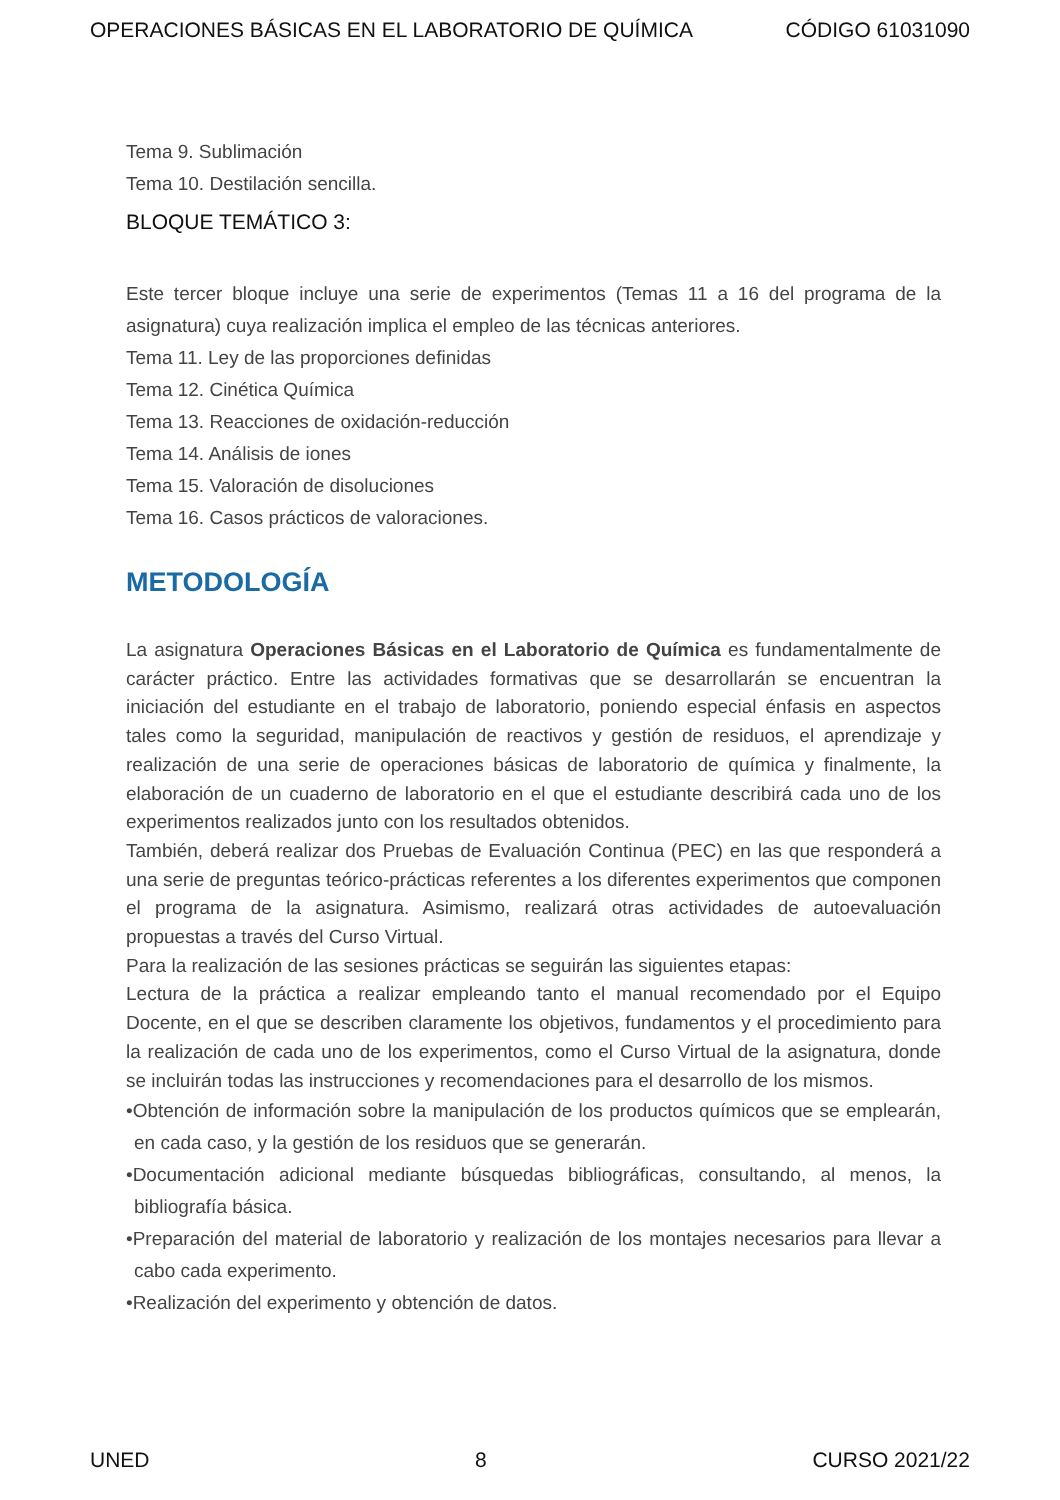OPERACIONES BÁSICAS EN EL LABORATORIO DE QUÍMICA CÓDIGO 61031090
Tema 9. Sublimación
Tema 10. Destilación sencilla.
BLOQUE TEMÁTICO 3:
Este tercer bloque incluye una serie de experimentos (Temas 11 a 16 del programa de la asignatura) cuya realización implica el empleo de las técnicas anteriores.
Tema 11. Ley de las proporciones definidas
Tema 12. Cinética Química
Tema 13. Reacciones de oxidación-reducción
Tema 14. Análisis de iones
Tema 15. Valoración de disoluciones
Tema 16. Casos prácticos de valoraciones.
METODOLOGÍA
La asignatura Operaciones Básicas en el Laboratorio de Química es fundamentalmente de carácter práctico. Entre las actividades formativas que se desarrollarán se encuentran la iniciación del estudiante en el trabajo de laboratorio, poniendo especial énfasis en aspectos tales como la seguridad, manipulación de reactivos y gestión de residuos, el aprendizaje y realización de una serie de operaciones básicas de laboratorio de química y finalmente, la elaboración de un cuaderno de laboratorio en el que el estudiante describirá cada uno de los experimentos realizados junto con los resultados obtenidos.
También, deberá realizar dos Pruebas de Evaluación Continua (PEC) en las que responderá a una serie de preguntas teórico-prácticas referentes a los diferentes experimentos que componen el programa de la asignatura. Asimismo, realizará otras actividades de autoevaluación propuestas a través del Curso Virtual.
Para la realización de las sesiones prácticas se seguirán las siguientes etapas:
Lectura de la práctica a realizar empleando tanto el manual recomendado por el Equipo Docente, en el que se describen claramente los objetivos, fundamentos y el procedimiento para la realización de cada uno de los experimentos, como el Curso Virtual de la asignatura, donde se incluirán todas las instrucciones y recomendaciones para el desarrollo de los mismos.
•Obtención de información sobre la manipulación de los productos químicos que se emplearán, en cada caso, y la gestión de los residuos que se generarán.
•Documentación adicional mediante búsquedas bibliográficas, consultando, al menos, la bibliografía básica.
•Preparación del material de laboratorio y realización de los montajes necesarios para llevar a cabo cada experimento.
•Realización del experimento y obtención de datos.
UNED 8 CURSO 2021/22